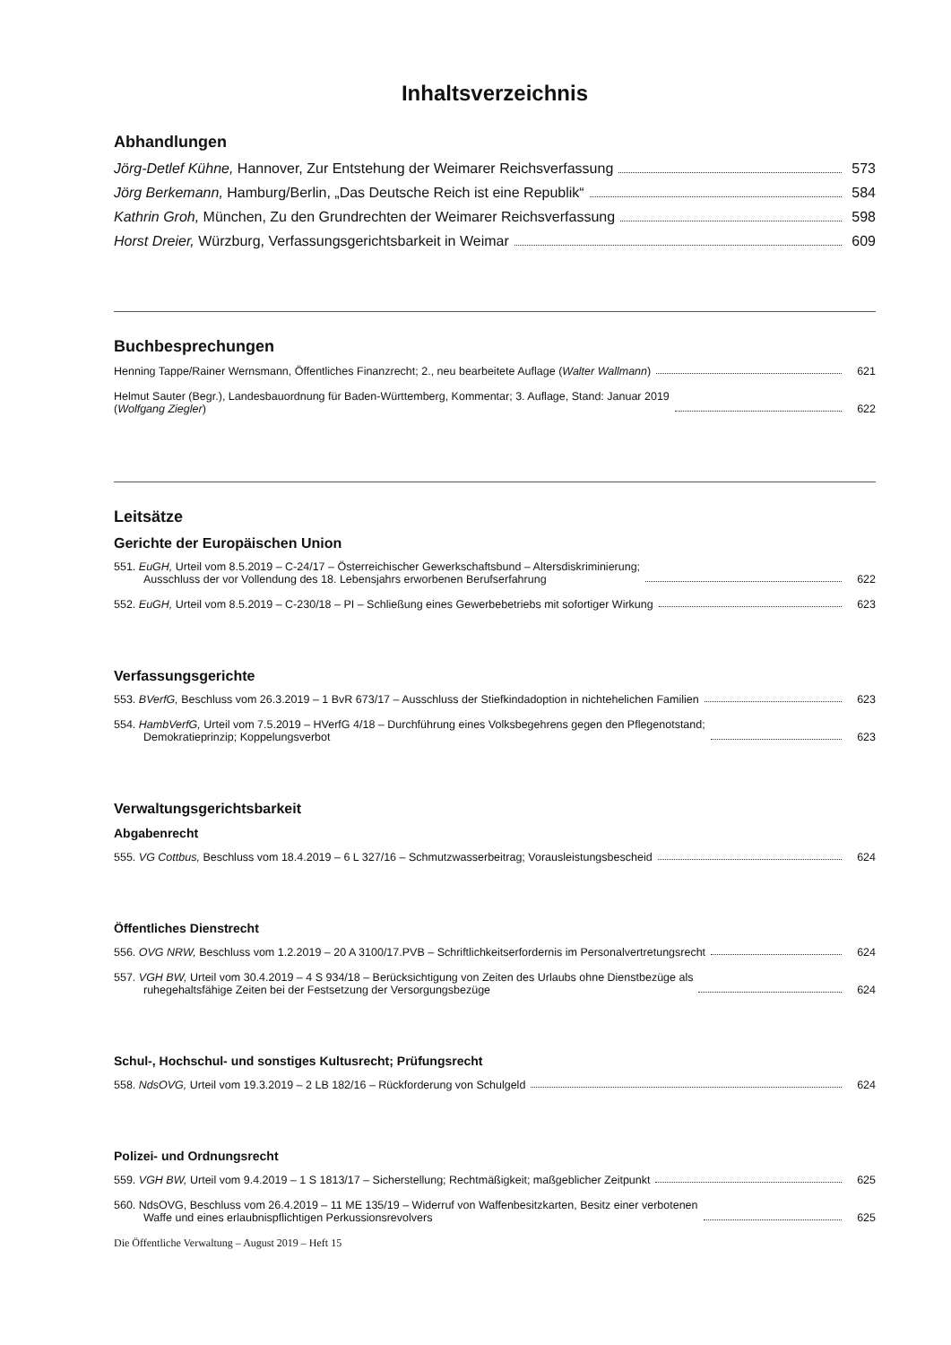Inhaltsverzeichnis
Abhandlungen
Jörg-Detlef Kühne, Hannover, Zur Entstehung der Weimarer Reichsverfassung 573
Jörg Berkemann, Hamburg/Berlin, „Das Deutsche Reich ist eine Republik“ 584
Kathrin Groh, München, Zu den Grundrechten der Weimarer Reichsverfassung 598
Horst Dreier, Würzburg, Verfassungsgerichtsbarkeit in Weimar 609
Buchbesprechungen
Henning Tappe/Rainer Wernsmann, Öffentliches Finanzrecht; 2., neu bearbeitete Auflage (Walter Wallmann) 621
Helmut Sauter (Begr.), Landesbauordnung für Baden-Württemberg, Kommentar; 3. Auflage, Stand: Januar 2019
(Wolfgang Ziegler) 622
Leitsätze
Gerichte der Europäischen Union
551. EuGH, Urteil vom 8.5.2019 – C-24/17 – Österreichischer Gewerkschaftsbund – Altersdiskriminierung;
Ausschluss der vor Vollendung des 18. Lebensjahrs erworbenen Berufserfahrung 622
552. EuGH, Urteil vom 8.5.2019 – C-230/18 – PI – Schließung eines Gewerbebetriebs mit sofortiger Wirkung 623
Verfassungsgerichte
553. BVerfG, Beschluss vom 26.3.2019 – 1 BvR 673/17 – Ausschluss der Stiefkindadoption in nichtehelichen Familien 623
554. HambVerfG, Urteil vom 7.5.2019 – HVerfG 4/18 – Durchführung eines Volksbegehrens gegen den Pflegenotstand;
Demokratieprinzip; Koppelungsverbot 623
Verwaltungsgerichtsbarkeit
Abgabenrecht
555. VG Cottbus, Beschluss vom 18.4.2019 – 6 L 327/16 – Schmutzwasserbeitrag; Vorausleistungsbescheid 624
Öffentliches Dienstrecht
556. OVG NRW, Beschluss vom 1.2.2019 – 20 A 3100/17.PVB – Schriftlichkeitserfordernis im Personalvertretungsrecht 624
557. VGH BW, Urteil vom 30.4.2019 – 4 S 934/18 – Berücksichtigung von Zeiten des Urlaubs ohne Dienstbezüge als
ruhegehaltsfähige Zeiten bei der Festsetzung der Versorgungsbezüge 624
Schul-, Hochschul- und sonstiges Kultusrecht; Prüfungsrecht
558. NdsOVG, Urteil vom 19.3.2019 – 2 LB 182/16 – Rückforderung von Schulgeld 624
Polizei- und Ordnungsrecht
559. VGH BW, Urteil vom 9.4.2019 – 1 S 1813/17 – Sicherstellung; Rechtmäßigkeit; maßgeblicher Zeitpunkt 625
560. NdsOVG, Beschluss vom 26.4.2019 – 11 ME 135/19 – Widerruf von Waffenbesitzkarten, Besitz einer verbotenen
Waffe und eines erlaubnispflichtigen Perkussionsrevolvers 625
Die Öffentliche Verwaltung – August 2019 – Heft 15